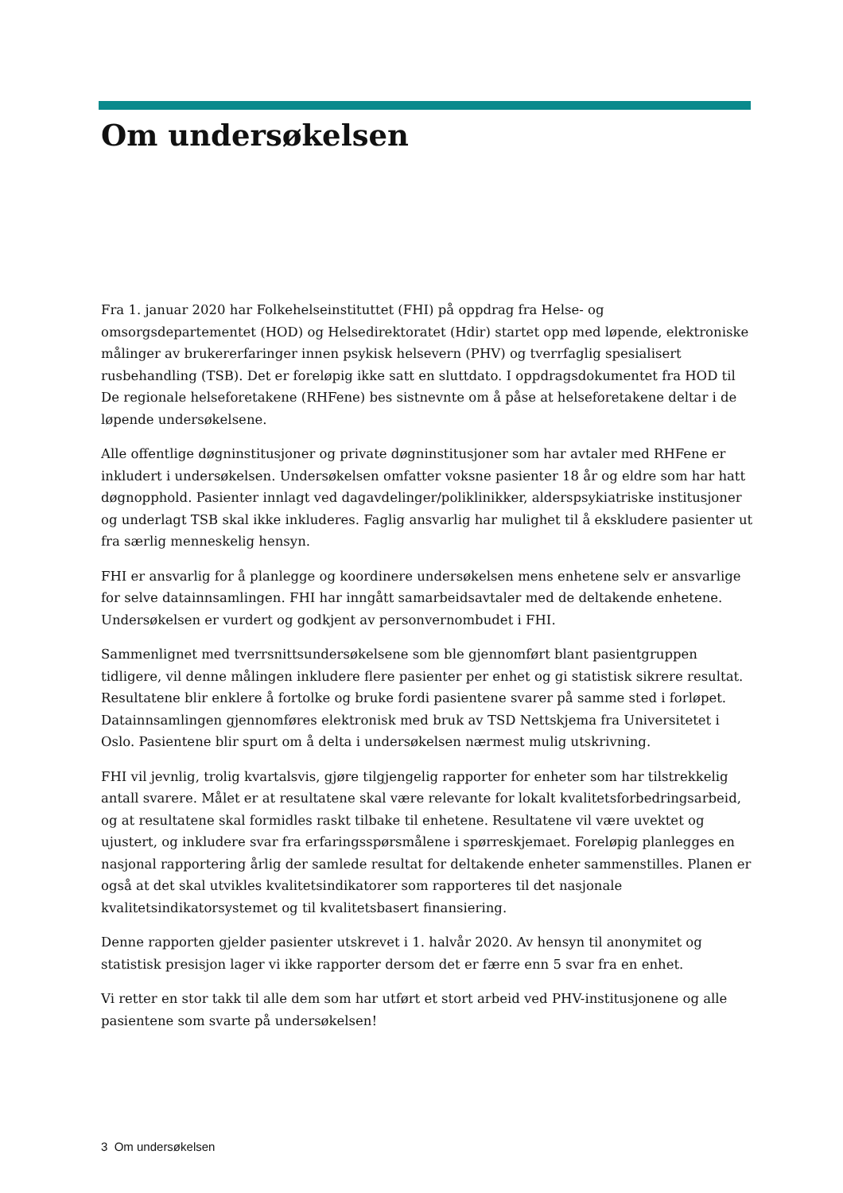Om undersøkelsen
Fra 1. januar 2020 har Folkehelseinstituttet (FHI) på oppdrag fra Helse- og omsorgsdepartementet (HOD) og Helsedirektoratet (Hdir) startet opp med løpende, elektroniske målinger av brukererfaringer innen psykisk helsevern (PHV) og tverrfaglig spesialisert rusbehandling (TSB). Det er foreløpig ikke satt en sluttdato. I oppdragsdokumentet fra HOD til De regionale helseforetakene (RHFene) bes sistnevnte om å påse at helseforetakene deltar i de løpende undersøkelsene.
Alle offentlige døgninstitusjoner og private døgninstitusjoner som har avtaler med RHFene er inkludert i undersøkelsen. Undersøkelsen omfatter voksne pasienter 18 år og eldre som har hatt døgnopphold. Pasienter innlagt ved dagavdelinger/poliklinikker, alderspsykiatriske institusjoner og underlagt TSB skal ikke inkluderes. Faglig ansvarlig har mulighet til å ekskludere pasienter ut fra særlig menneskelig hensyn.
FHI er ansvarlig for å planlegge og koordinere undersøkelsen mens enhetene selv er ansvarlige for selve datainnsamlingen. FHI har inngått samarbeidsavtaler med de deltakende enhetene. Undersøkelsen er vurdert og godkjent av personvernombudet i FHI.
Sammenlignet med tverrsnittsundersøkelsene som ble gjennomført blant pasientgruppen tidligere, vil denne målingen inkludere flere pasienter per enhet og gi statistisk sikrere resultat. Resultatene blir enklere å fortolke og bruke fordi pasientene svarer på samme sted i forløpet. Datainnsamlingen gjennomføres elektronisk med bruk av TSD Nettskjema fra Universitetet i Oslo. Pasientene blir spurt om å delta i undersøkelsen nærmest mulig utskrivning.
FHI vil jevnlig, trolig kvartalsvis, gjøre tilgjengelig rapporter for enheter som har tilstrekkelig antall svarere. Målet er at resultatene skal være relevante for lokalt kvalitetsforbedringsarbeid, og at resultatene skal formidles raskt tilbake til enhetene. Resultatene vil være uvektet og ujustert, og inkludere svar fra erfaringsspørsmålene i spørreskjemaet. Foreløpig planlegges en nasjonal rapportering årlig der samlede resultat for deltakende enheter sammenstilles. Planen er også at det skal utvikles kvalitetsindikatorer som rapporteres til det nasjonale kvalitetsindikatorsystemet og til kvalitetsbasert finansiering.
Denne rapporten gjelder pasienter utskrevet i 1. halvår 2020. Av hensyn til anonymitet og statistisk presisjon lager vi ikke rapporter dersom det er færre enn 5 svar fra en enhet.
Vi retter en stor takk til alle dem som har utført et stort arbeid ved PHV-institusjonene og alle pasientene som svarte på undersøkelsen!
3 Om undersøkelsen